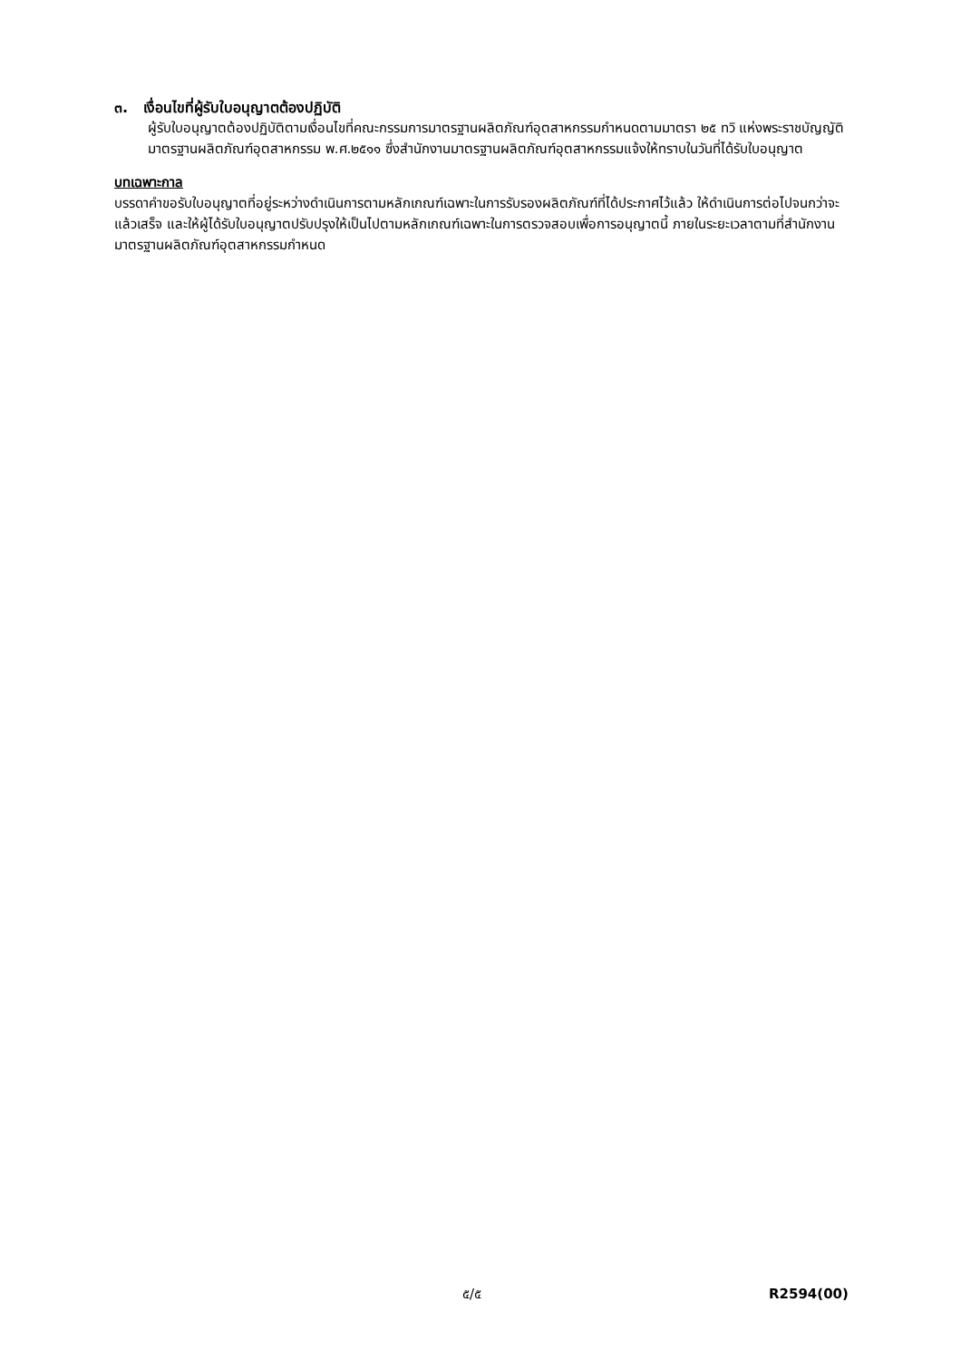๓. เงื่อนไขที่ผู้รับใบอนุญาตต้องปฏิบัติ
ผู้รับใบอนุญาตต้องปฏิบัติตามเงื่อนไขที่คณะกรรมการมาตรฐานผลิตภัณฑ์อุตสาหกรรมกำหนดตามมาตรา ๒๕ ทวิ แห่งพระราชบัญญัติมาตรฐานผลิตภัณฑ์อุตสาหกรรม พ.ศ.๒๕๑๑ ซึ่งสำนักงานมาตรฐานผลิตภัณฑ์อุตสาหกรรมแจ้งให้ทราบในวันที่ได้รับใบอนุญาต
บทเฉพาะกาล
บรรดาคำขอรับใบอนุญาตที่อยู่ระหว่างดำเนินการตามหลักเกณฑ์เฉพาะในการรับรองผลิตภัณฑ์ที่ได้ประกาศไว้แล้ว ให้ดำเนินการต่อไปจนกว่าจะแล้วเสร็จ และให้ผู้ได้รับใบอนุญาตปรับปรุงให้เป็นไปตามหลักเกณฑ์เฉพาะในการตรวจสอบเพื่อการอนุญาตนี้ ภายในระยะเวลาตามที่สำนักงานมาตรฐานผลิตภัณฑ์อุตสาหกรรมกำหนด
๕/๕ R2594(00)